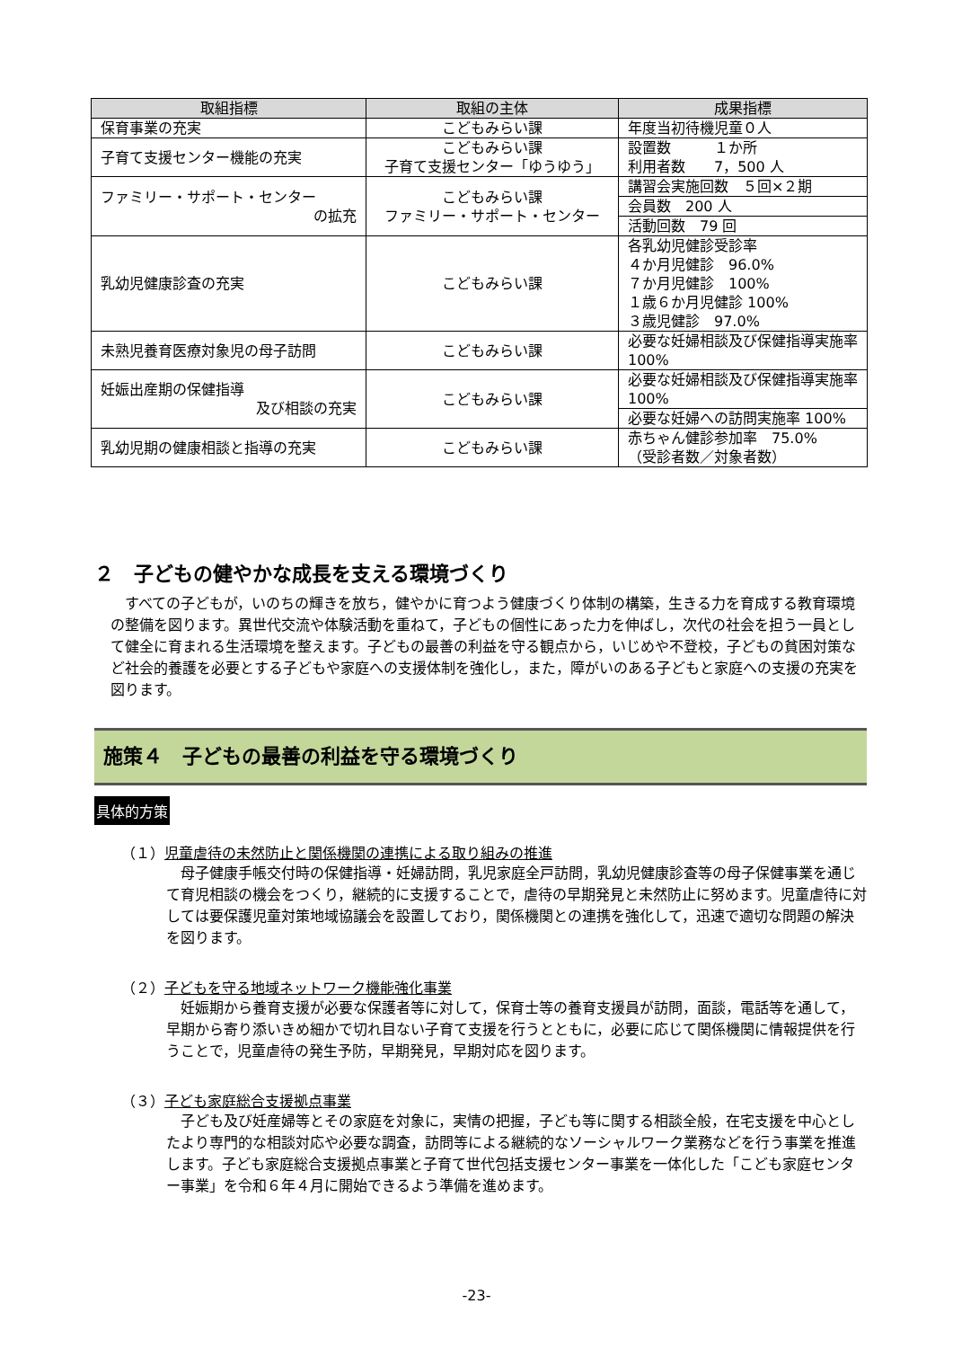| 取組指標 | 取組の主体 | 成果指標 |
| --- | --- | --- |
| 保育事業の充実 | こどもみらい課 | 年度当初待機児童０人 |
| 子育て支援センター機能の充実 | こどもみらい課 子育て支援センター「ゆうゆう」 | 設置数 １か所 利用者数 7，500 人 |
| ファミリー・サポート・センター の拡充 | こどもみらい課 ファミリー・サポート・センター | 講習会実施回数 ５回×２期 |
| | | 会員数 200 人 |
| | | 活動回数 79 回 |
| 乳幼児健康診査の充実 | こどもみらい課 | 各乳幼児健診受診率 ４か月児健診 96.0% ７か月児健診 100% １歳６か月児健診 100% ３歳児健診 97.0% |
| 未熟児養育医療対象児の母子訪問 | こどもみらい課 | 必要な妊婦相談及び保健指導実施率 100% |
| 妊娠出産期の保健指導 及び相談の充実 | こどもみらい課 | 必要な妊婦相談及び保健指導実施率 100% |
| | | 必要な妊婦への訪問実施率 100% |
| 乳幼児期の健康相談と指導の充実 | こどもみらい課 | 赤ちゃん健診参加率 75.0% （受診者数／対象者数） |
２　子どもの健やかな成長を支える環境づくり
　すべての子どもが，いのちの輝きを放ち，健やかに育つよう健康づくり体制の構築，生きる力を育成する教育環境の整備を図ります。異世代交流や体験活動を重ねて，子どもの個性にあった力を伸ばし，次代の社会を担う一員として健全に育まれる生活環境を整えます。子どもの最善の利益を守る観点から，いじめや不登校，子どもの貧困対策など社会的養護を必要とする子どもや家庭への支援体制を強化し，また，障がいのある子どもと家庭への支援の充実を図ります。
施策４　子どもの最善の利益を守る環境づくり
具体的方策
（１）児童虐待の未然防止と関係機関の連携による取り組みの推進
　母子健康手帳交付時の保健指導・妊婦訪問，乳児家庭全戸訪問，乳幼児健康診査等の母子保健事業を通じて育児相談の機会をつくり，継続的に支援することで，虐待の早期発見と未然防止に努めます。児童虐待に対しては要保護児童対策地域協議会を設置しており，関係機関との連携を強化して，迅速で適切な問題の解決を図ります。
（２）子どもを守る地域ネットワーク機能強化事業
　妊娠期から養育支援が必要な保護者等に対して，保育士等の養育支援員が訪問，面談，電話等を通して，早期から寄り添いきめ細かで切れ目ない子育て支援を行うとともに，必要に応じて関係機関に情報提供を行うことで，児童虐待の発生予防，早期発見，早期対応を図ります。
（３）子ども家庭総合支援拠点事業
　子ども及び妊産婦等とその家庭を対象に，実情の把握，子ども等に関する相談全般，在宅支援を中心としたより専門的な相談対応や必要な調査，訪問等による継続的なソーシャルワーク業務などを行う事業を推進します。子ども家庭総合支援拠点事業と子育て世代包括支援センター事業を一体化した「こども家庭センター事業」を令和６年４月に開始できるよう準備を進めます。
-23-